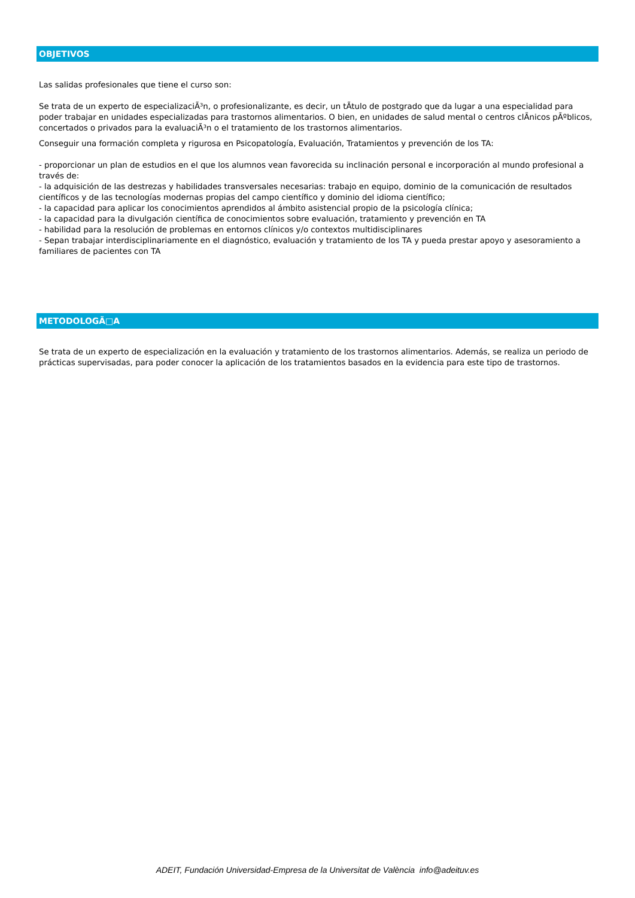OBJETIVOS
Las salidas profesionales que tiene el curso son:
Se trata de un experto de especializaciÃ³n, o profesionalizante, es decir, un tÃtulo de postgrado que da lugar a una especialidad para poder trabajar en unidades especializadas para trastornos alimentarios. O bien, en unidades de salud mental o centros clÃ­nicos pÃºblicos, concertados o privados para la evaluaciÃ³n o el tratamiento de los trastornos alimentarios.
Conseguir una formación completa y rigurosa en Psicopatología, Evaluación, Tratamientos y prevención de los TA:
- proporcionar un plan de estudios en el que los alumnos vean favorecida su inclinación personal e incorporación al mundo profesional a través de:
- la adquisición de las destrezas y habilidades transversales necesarias: trabajo en equipo, dominio de la comunicación de resultados científicos y de las tecnologías modernas propias del campo científico y dominio del idioma científico;
- la capacidad para aplicar los conocimientos aprendidos al ámbito asistencial propio de la psicología clínica;
- la capacidad para la divulgación científica de conocimientos sobre evaluación, tratamiento y prevención en TA
- habilidad para la resolución de problemas en entornos clínicos y/o contextos multidisciplinares
- Sepan trabajar interdisciplinariamente en el diagnóstico, evaluación y tratamiento de los TA y pueda prestar apoyo y asesoramiento a familiares de pacientes con TA
METODOLOGÃ□A
Se trata de un experto de especialización en la evaluación y tratamiento de los trastornos alimentarios. Además, se realiza un periodo de prácticas supervisadas, para poder conocer la aplicación de los tratamientos basados en la evidencia para este tipo de trastornos.
ADEIT, Fundación Universidad-Empresa de la Universitat de València info@adeituv.es